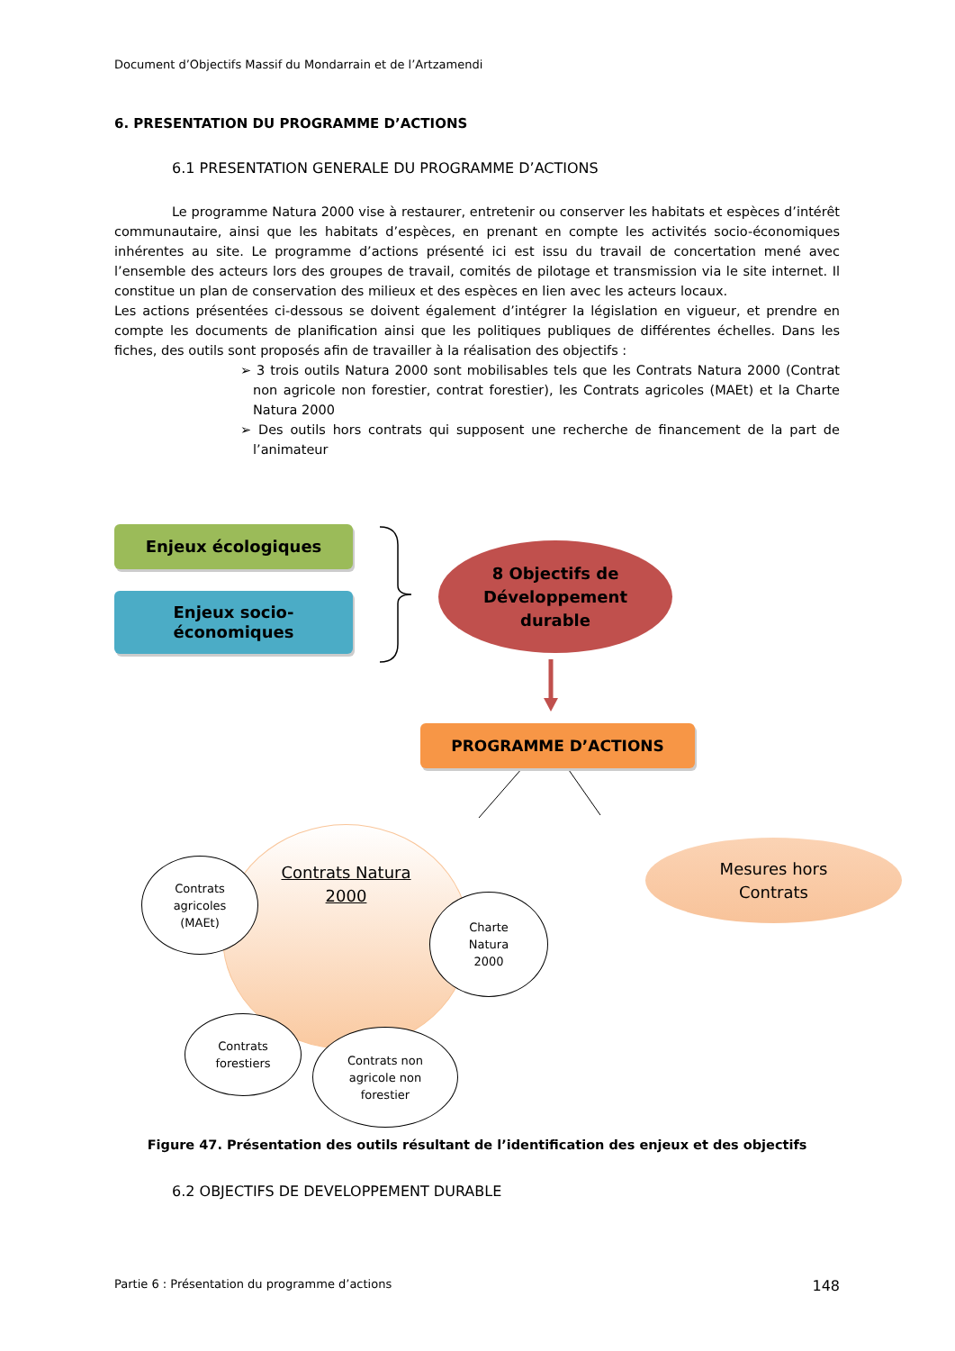Document d’Objectifs Massif du Mondarrain et de l’Artzamendi
6. PRESENTATION DU PROGRAMME D’ACTIONS
6.1 PRESENTATION GENERALE DU PROGRAMME D’ACTIONS
Le programme Natura 2000 vise à restaurer, entretenir ou conserver les habitats et espèces d’intérêt communautaire, ainsi que les habitats d’espèces, en prenant en compte les activités socio-économiques inhérentes au site. Le programme d’actions présenté ici est issu du travail de concertation mené avec l’ensemble des acteurs lors des groupes de travail, comités de pilotage et transmission via le site internet. Il constitue un plan de conservation des milieux et des espèces en lien avec les acteurs locaux.
Les actions présentées ci-dessous se doivent également d’intégrer la législation en vigueur, et prendre en compte les documents de planification ainsi que les politiques publiques de différentes échelles. Dans les fiches, des outils sont proposés afin de travailler à la réalisation des objectifs :
➢ 3 trois outils Natura 2000 sont mobilisables tels que les Contrats Natura 2000 (Contrat non agricole non forestier, contrat forestier), les Contrats agricoles (MAEt) et la Charte Natura 2000
➢ Des outils hors contrats qui supposent une recherche de financement de la part de l’animateur
Enjeux écologiques
Enjeux socio-
économiques
8 Objectifs de
Développement
durable
PROGRAMME D’ACTIONS
Mesures hors
Contrats
Contrats Natura
2000
Contrats
agricoles
(MAEt)
Charte
Natura
2000
Contrats
forestiers
Contrats non
agricole non
forestier
Figure 47. Présentation des outils résultant de l’identification des enjeux et des objectifs
6.2 OBJECTIFS DE DEVELOPPEMENT DURABLE
Partie 6 : Présentation du programme d’actions 148